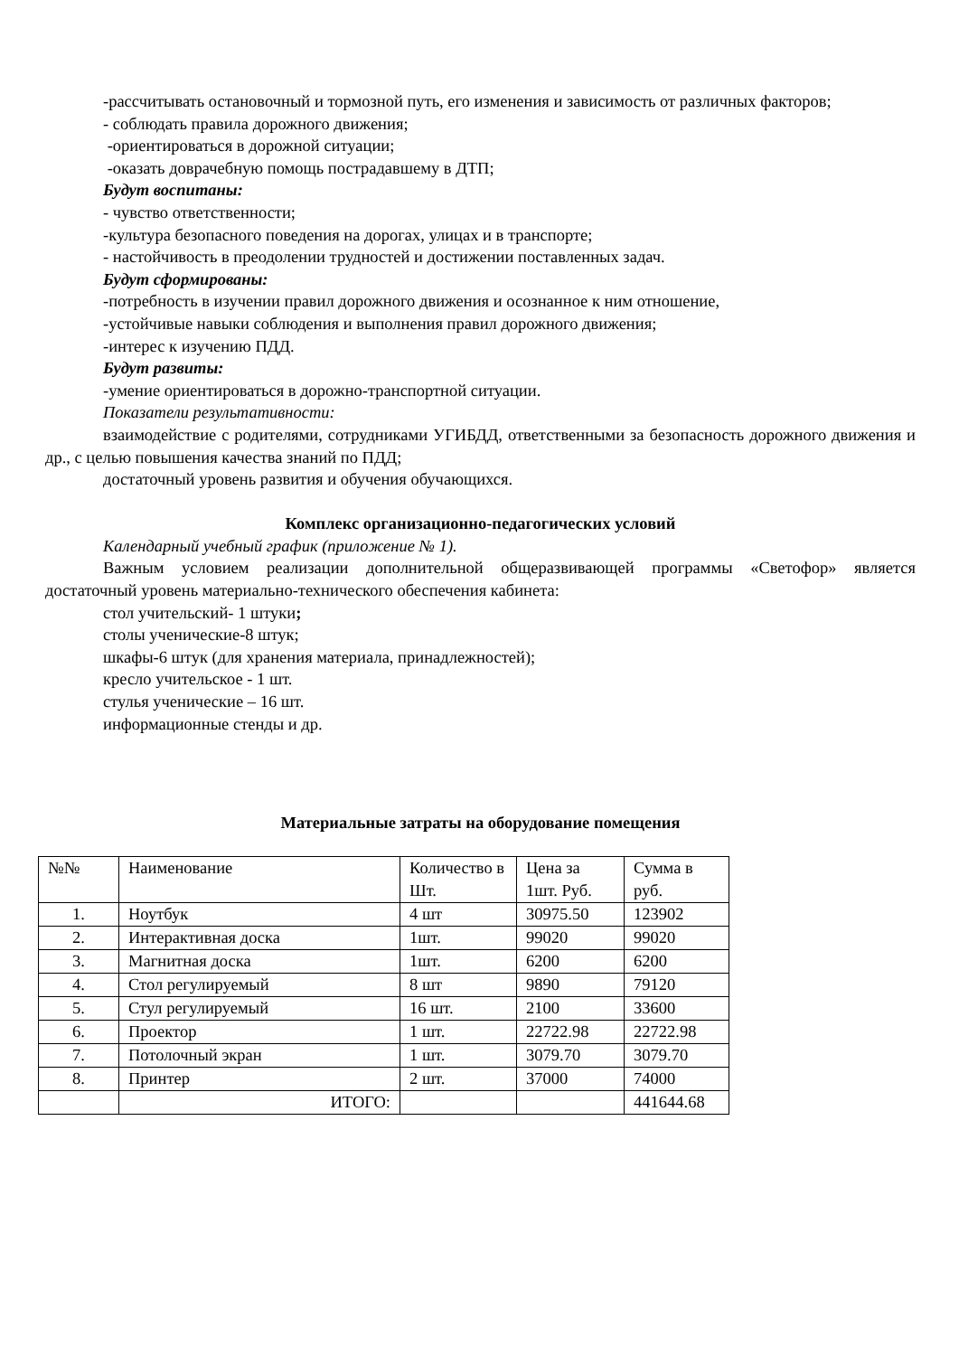-рассчитывать остановочный и тормозной путь, его изменения и зависимость от различных факторов;
- соблюдать правила дорожного движения;
-ориентироваться в дорожной ситуации;
-оказать доврачебную помощь пострадавшему в ДТП;
Будут воспитаны:
- чувство ответственности;
-культура безопасного поведения на дорогах, улицах и в транспорте;
- настойчивость в преодолении трудностей и достижении поставленных задач.
Будут сформированы:
-потребность в изучении правил дорожного движения и осознанное к ним отношение,
-устойчивые навыки соблюдения и выполнения правил дорожного движения;
-интерес к изучению ПДД.
Будут развиты:
-умение ориентироваться в дорожно-транспортной ситуации.
Показатели результативности:
взаимодействие с родителями, сотрудниками УГИБДД, ответственными за безопасность дорожного движения и др., с целью повышения качества знаний по ПДД;
достаточный уровень развития и обучения обучающихся.
Комплекс организационно-педагогических условий
Календарный учебный график (приложение № 1).
Важным условием реализации дополнительной общеразвивающей программы «Светофор» является достаточный уровень материально-технического обеспечения кабинета:
стол учительский- 1 штуки;
столы ученические-8 штук;
шкафы-6 штук (для хранения материала, принадлежностей);
кресло учительское - 1 шт.
стулья ученические – 16 шт.
информационные стенды и др.
Материальные затраты на оборудование помещения
| №№ | Наименование | Количество в Шт. | Цена за 1шт. Руб. | Сумма в руб. |
| --- | --- | --- | --- | --- |
| 1. | Ноутбук | 4 шт | 30975.50 | 123902 |
| 2. | Интерактивная доска | 1шт. | 99020 | 99020 |
| 3. | Магнитная доска | 1шт. | 6200 | 6200 |
| 4. | Стол регулируемый | 8 шт | 9890 | 79120 |
| 5. | Стул регулируемый | 16 шт. | 2100 | 33600 |
| 6. | Проектор | 1 шт. | 22722.98 | 22722.98 |
| 7. | Потолочный экран | 1 шт. | 3079.70 | 3079.70 |
| 8. | Принтер | 2 шт. | 37000 | 74000 |
| | ИТОГО: | | | 441644.68 |